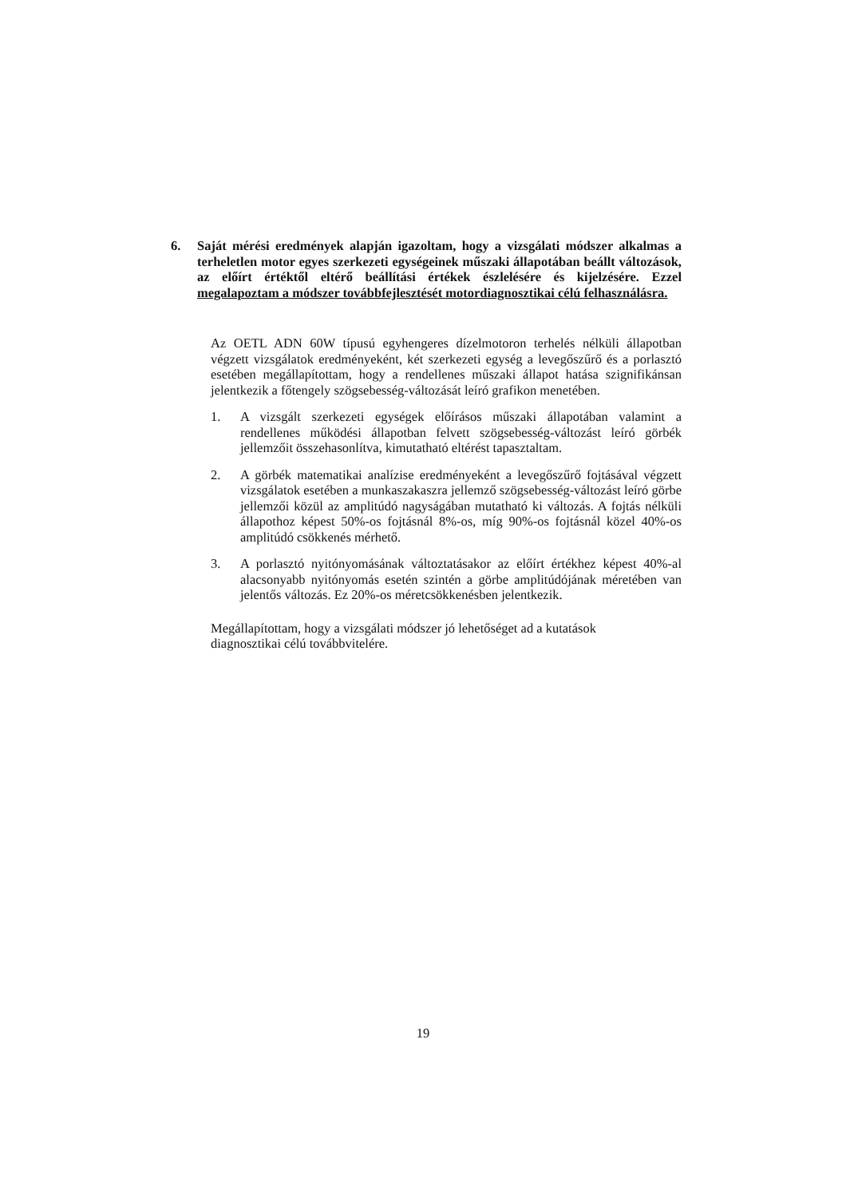6. Saját mérési eredmények alapján igazoltam, hogy a vizsgálati módszer alkalmas a terheletlen motor egyes szerkezeti egységeinek műszaki állapotában beállt változások, az előírt értéktől eltérő beállítási értékek észlelésére és kijelzésére. Ezzel megalapoztam a módszer továbbfejlesztését motordiagnosztikai célú felhasználásra.
Az OETL ADN 60W típusú egyhengeres dízelmotoron terhelés nélküli állapotban végzett vizsgálatok eredményeként, két szerkezeti egység a levegőszűrő és a porlasztó esetében megállapítottam, hogy a rendellenes műszaki állapot hatása szignifikánsan jelentkezik a főtengely szögsebesség-változását leíró grafikon menetében.
1. A vizsgált szerkezeti egységek előírásos műszaki állapotában valamint a rendellenes működési állapotban felvett szögsebesség-változást leíró görbék jellemzőit összehasonlítva, kimutatható eltérést tapasztaltam.
2. A görbék matematikai analízise eredményeként a levegőszűrő fojtásával végzett vizsgálatok esetében a munkaszakaszra jellemző szögsebesség-változást leíró görbe jellemzői közül az amplitúdó nagyságában mutatható ki változás. A fojtás nélküli állapothoz képest 50%-os fojtásnál 8%-os, míg 90%-os fojtásnál közel 40%-os amplitúdó csökkenés mérhető.
3. A porlasztó nyitónyomásának változtatásakor az előírt értékhez képest 40%-al alacsonyabb nyitónyomás esetén szintén a görbe amplitúdójának méretében van jelentős változás. Ez 20%-os méretcsökkenésben jelentkezik.
Megállapítottam, hogy a vizsgálati módszer jó lehetőséget ad a kutatások
diagnosztikai célú továbbvitelére.
19